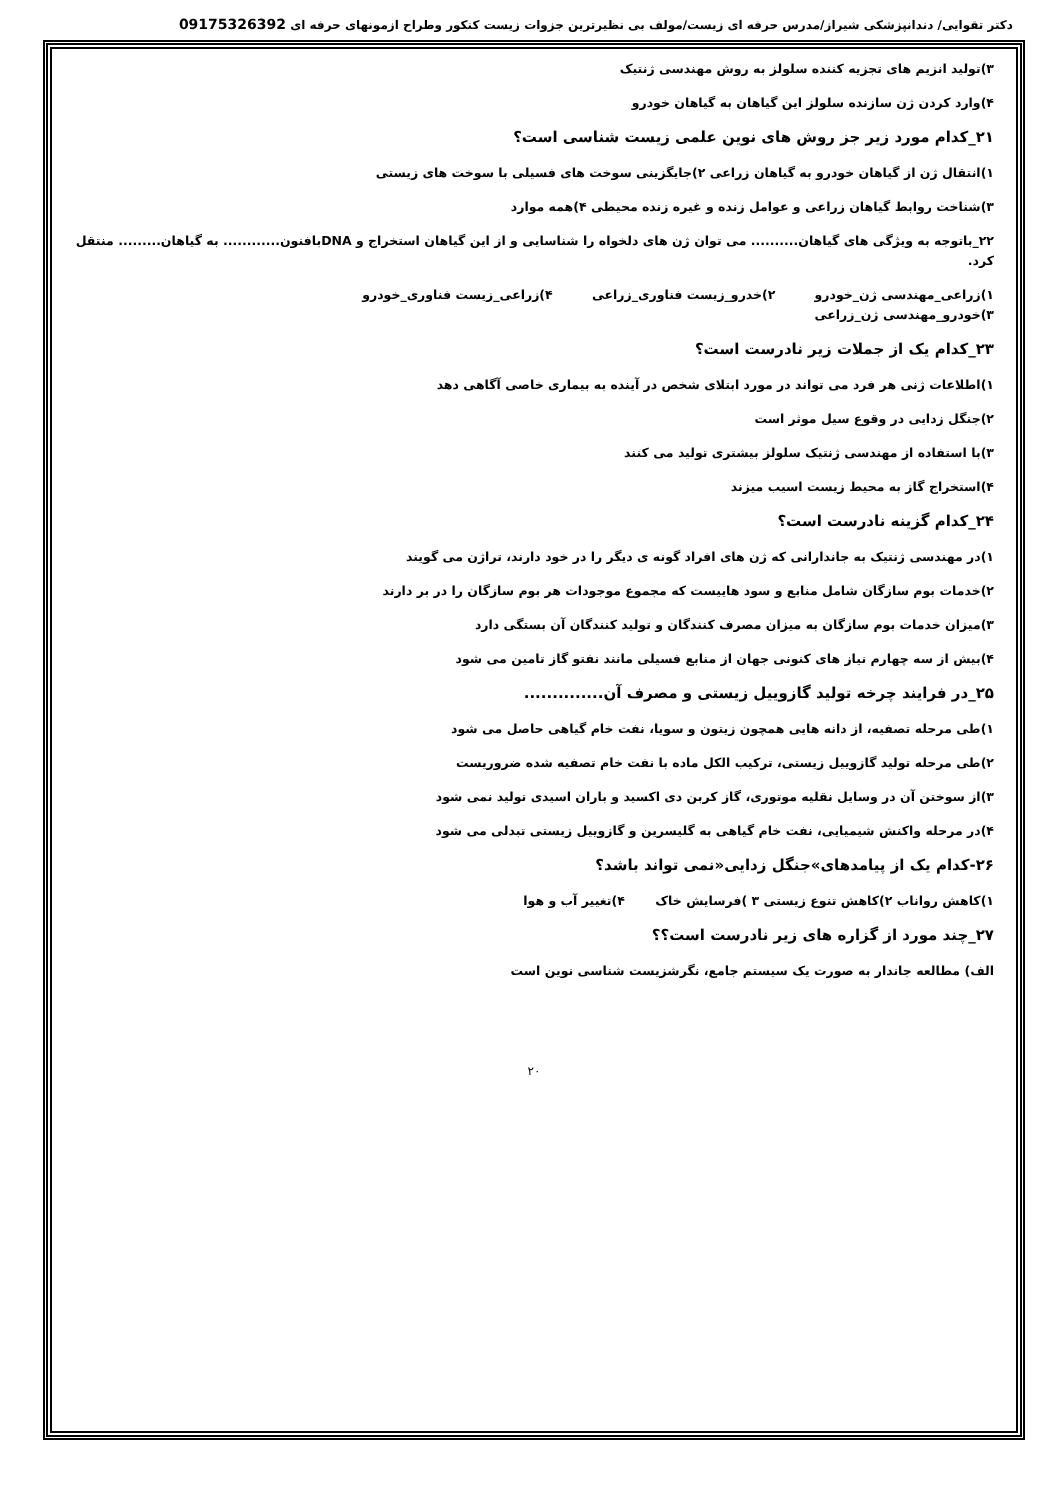دکتر تقوایی/ دندانپزشکی شیراز/مدرس حرفه ای زیست/مولف بی نظیرترین جزوات زیست کنکور وطراح ازمونهای حرفه ای 09175326392
۳)تولید انزیم های تجزیه کننده سلولز به روش مهندسی ژنتیک
۴)وارد کردن ژن سازنده سلولز این گیاهان به گیاهان خودرو
۲۱_کدام مورد زیر جز روش های نوین علمی زیست شناسی است؟
۱)انتقال ژن از گیاهان خودرو به گیاهان زراعی ۲)جایگزینی سوخت های فسیلی با سوخت های زیستی
۳)شناخت روابط گیاهان زراعی و عوامل زنده و غیره زنده محیطی ۴)همه موارد
۲۲_باتوجه به ویژگی های گیاهان.......... می توان ژن های دلخواه را شناسایی و از این گیاهان استخراج و DNAبافنون............ به گیاهان......... منتقل کرد.
۱)زراعی_مهندسی ژن_خودرو ۲)خدرو_زیست فناوری_زراعی ۴)زراعی_زیست فناوری_خودرو
۳)خودرو_مهندسی ژن_زراعی
۲۳_کدام یک از جملات زیر نادرست است؟
۱)اطلاعات ژنی هر فرد می تواند در مورد ابتلای شخص در آینده به بیماری خاصی آگاهی دهد
۲)جنگل زدایی در وقوع سیل موثر است
۳)با استفاده از مهندسی ژنتیک سلولز بیشتری تولید می کنند
۴)استخراج گاز به محیط زیست اسیب میزند
۲۴_کدام گزینه نادرست است؟
۱)در مهندسی ژنتیک به جاندارانی که ژن های افراد گونه ی دیگر را در خود دارند، تراژن می گویند
۲)خدمات بوم سازگان شامل منابع و سود هاییست که مجموع موجودات هر بوم سازگان را در بر دارند
۳)میزان خدمات بوم سازگان به میزان مصرف کنندگان و تولید کنندگان آن بستگی دارد
۴)بیش از سه چهارم نیاز های کنونی جهان از منابع فسیلی مانند نفتو گاز تامین می شود
۲۵_در فرایند چرخه تولید گازوییل زیستی و مصرف آن..............
۱)طی مرحله تصفیه، از دانه هایی همچون زیتون و سویا، نفت خام گیاهی حاصل می شود
۲)طی مرحله تولید گازوییل زیستی، ترکیب الکل ماده با نفت خام تصفیه شده ضروریست
۳)از سوختن آن در وسایل نقلیه موتوری، گاز کربن دی اکسید و باران اسیدی تولید نمی شود
۴)در مرحله واکنش شیمیایی، نفت خام گیاهی به گلیسرین و گازوییل زیستی تبدلی می شود
۲۶-کدام یک از پیامدهای»جنگل زدایی«نمی تواند باشد؟
۱)کاهش رواناب ۲)کاهش تنوع زیستی ۳ )فرسایش خاک ۴)تغییر آب و هوا
۲۷_چند مورد از گزاره های زیر نادرست است؟؟
الف) مطالعه جاندار به صورت یک سیستم جامع، نگرشزیست شناسی نوین است
۲۰